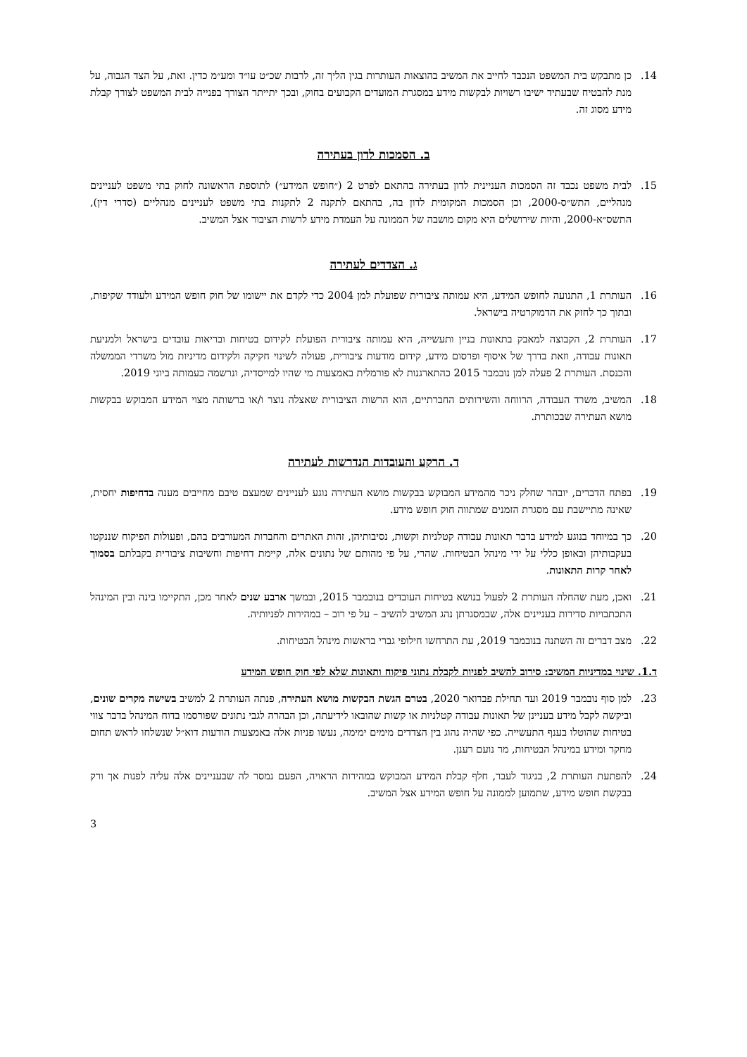14. כן מתבקש בית המשפט הנכבד לחייב את המשיב בהוצאות העותרות בגין הליך זה, לרבות שכ״ט עו״ד ומע״מ כדין. זאת, על הצד הגבוה, על מנת להבטיח שבעתיד ישיבו רשויות לבקשות מידע במסגרת המועדים הקבועים בחוק, ובכך יתייתר הצורך בפנייה לבית המשפט לצורך קבלת מידע מסוג זה.
ב. הסמכות לדון בעתירה
15. לבית משפט נכבד זה הסמכות העניינית לדון בעתירה בהתאם לפרט 2 (״חופש המידע״) לתוספת הראשונה לחוק בתי משפט לעניינים מנהליים, התש״ס-2000, וכן הסמכות המקומית לדון בה, בהתאם לתקנה 2 לתקנות בתי משפט לעניינים מנהליים (סדרי דין), התשס״א-2000, והיות שירושלים היא מקום מושבה של הממונה על העמדת מידע לרשות הציבור אצל המשיב.
ג. הצדדים לעתירה
16. העותרת 1, התנועה לחופש המידע, היא עמותה ציבורית שפועלת למן 2004 כדי לקדם את יישומו של חוק חופש המידע ולעודד שקיפות, ובתוך כך לחזק את הדמוקרטיה בישראל.
17. העותרת 2, הקבוצה למאבק בתאונות בניין ותעשייה, היא עמותה ציבורית הפועלת לקידום בטיחות ובריאות עובדים בישראל ולמניעת תאונות עבודה, וזאת בדרך של איסוף ופרסום מידע, קידום מודעות ציבורית, פעולה לשינוי חקיקה ולקידום מדיניות מול משרדי הממשלה והכנסת. העותרת 2 פעלה למן נובמבר 2015 כהתארגנות לא פורמלית באמצעות מי שהיו למייסדיה, ונרשמה כעמותה ביוני 2019.
18. המשיב, משרד העבודה, הרווחה והשירותים החברתיים, הוא הרשות הציבורית שאצלה נוצר ו/או ברשותה מצוי המידע המבוקש בבקשות מושא העתירה שבכותרת.
ד. הרקע והעובדות הנדרשות לעתירה
19. בפתח הדברים, יובהר שחלק ניכר מהמידע המבוקש בבקשות מושא העתירה נוגע לעניינים שמעצם טיבם מחייבים מענה בדחיפות יחסית, שאינה מתיישבת עם מסגרת הזמנים שמתווה חוק חופש מידע.
20. כך במיוחד בנוגע למידע בדבר תאונות עבודה קטלניות וקשות, נסיבותיהן, זהות האתרים והחברות המעורבים בהם, ופעולות הפיקוח שננקטו בעקבותיהן ובאופן כללי על ידי מינהל הבטיחות. שהרי, על פי מהותם של נתונים אלה, קיימת דחיפות וחשיבות ציבורית בקבלתם בסמוך לאחר קרות התאונות.
21. ואכן, מעת שהחלה העותרת 2 לפעול בנושא בטיחות העובדים בנובמבר 2015, ובמשך ארבע שנים לאחר מכן, התקיימו בינה ובין המינהל התכתבויות סדירות בעניינים אלה, שבמסגרתן נהג המשיב להשיב – על פי רוב – במהירות לפניותיה.
22. מצב דברים זה השתנה בנובמבר 2019, עת התרחשו חילופי גברי בראשות מינהל הבטיחות.
ד.1. שינוי במדיניות המשיב: סירוב להשיב לפניות לקבלת נתוני פיקוח ותאונות שלא לפי חוק חופש המידע
23. למן סוף נובמבר 2019 ועד תחילת פברואר 2020, בטרם הגשת הבקשות מושא העתירה, פנתה העותרת 2 למשיב בשישה מקרים שונים, וביקשה לקבל מידע בעניינן של תאונות עבודה קטלניות או קשות שהובאו לידיעתה, וכן הבהרה לגבי נתונים שפורסמו בדוח המינהל בדבר צווי בטיחות שהוטלו בענף התעשייה. כפי שהיה נהוג בין הצדדים מימים ימימה, נעשו פניות אלה באמצעות הודעות דוא״ל שנשלחו לראש תחום מחקר ומידע במינהל הבטיחות, מר נועם רענן.
24. להפתעת העותרת 2, בניגוד לעבר, חלף קבלת המידע המבוקש במהירות הראויה, הפעם נמסר לה שבעניינים אלה עליה לפנות אך ורק בבקשת חופש מידע, שתמוען לממונה על חופש המידע אצל המשיב.
3